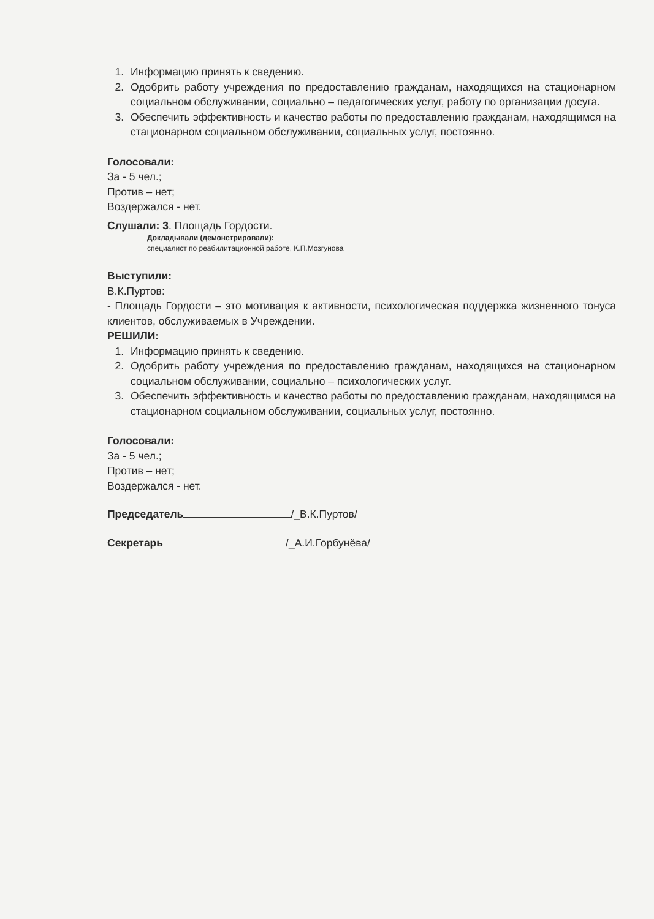1. Информацию принять к сведению.
2. Одобрить работу учреждения по предоставлению гражданам, находящихся на стационарном социальном обслуживании, социально – педагогических услуг, работу по организации досуга.
3. Обеспечить эффективность и качество работы по предоставлению гражданам, находящимся на стационарном социальном обслуживании, социальных услуг, постоянно.
Голосовали:
За - 5 чел.;
Против – нет;
Воздержался - нет.
Слушали: 3. Площадь Гордости.
Докладывали (демонстрировали):
специалист по реабилитационной работе, К.П.Мозгунова
Выступили:
В.К.Пуртов:
- Площадь Гордости – это мотивация к активности, психологическая поддержка жизненного тонуса клиентов, обслуживаемых в Учреждении.
РЕШИЛИ:
1. Информацию принять к сведению.
2. Одобрить работу учреждения по предоставлению гражданам, находящихся на стационарном социальном обслуживании, социально – психологических услуг.
3. Обеспечить эффективность и качество работы по предоставлению гражданам, находящимся на стационарном социальном обслуживании, социальных услуг, постоянно.
Голосовали:
За - 5 чел.;
Против – нет;
Воздержался - нет.
Председатель /_В.К.Пуртов/
Секретарь /_А.И.Горбунёва/